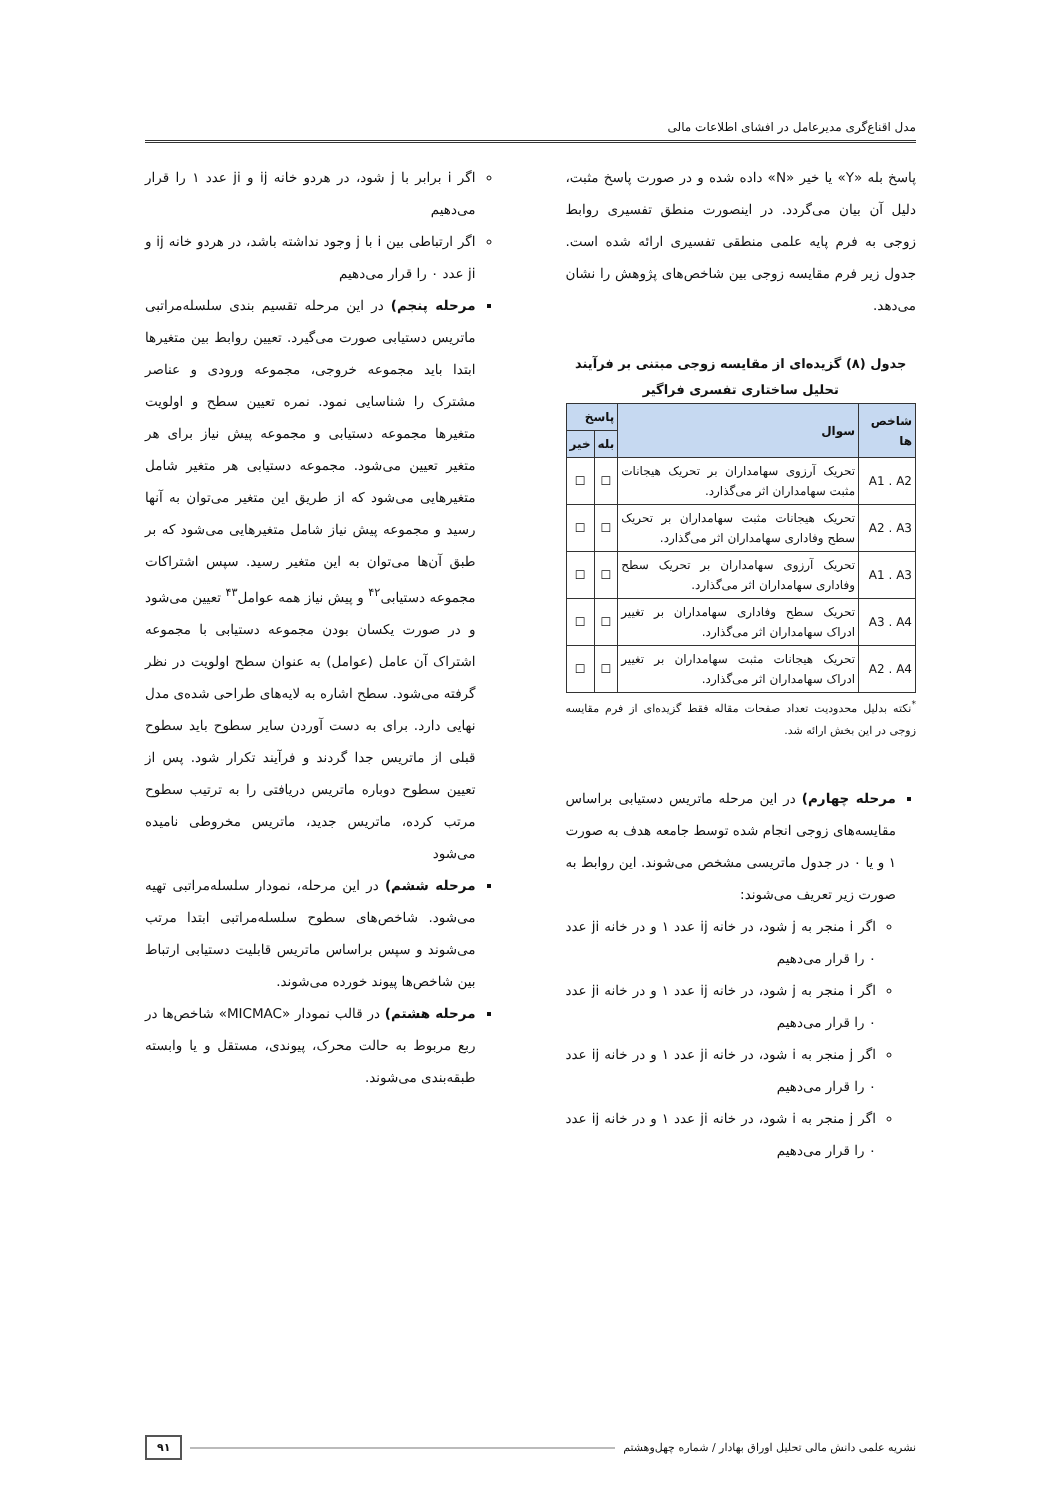مدل اقناع‌گری مدیرعامل در افشای اطلاعات مالی
پاسخ بله «Y» یا خیر «N» داده شده و در صورت پاسخ مثبت، دلیل آن بیان می‌گردد. در اینصورت منطق تفسیری روابط زوجی به فرم پایه علمی منطقی تفسیری ارائه شده است. جدول زیر فرم مقایسه زوجی بین شاخص‌های پژوهش را نشان می‌دهد.
جدول (۸) گزیده‌ای از مقایسه زوجی مبتنی بر فرآیند تحلیل ساختاری تفسری فراگیر
| شاخص ها | سوال | پاسخ | |
| --- | --- | --- | --- |
| | | بله | خیر |
| A1 . A2 | تحریک آرزوی سهامداران بر تحریک هیجانات مثبت سهامداران اثر می‌گذارد. | ☐ | ☐ |
| A2 . A3 | تحریک هیجانات مثبت سهامداران بر تحریک سطح وفاداری سهامداران اثر می‌گذارد. | ☐ | ☐ |
| A1 . A3 | تحریک آرزوی سهامداران بر تحریک سطح وفاداری سهامداران اثر می‌گذارد. | ☐ | ☐ |
| A3 . A4 | تحریک سطح وفاداری سهامداران بر تغییر ادراک سهامداران اثر می‌گذارد. | ☐ | ☐ |
| A2 . A4 | تحریک هیجانات مثبت سهامداران بر تغییر ادراک سهامداران اثر می‌گذارد. | ☐ | ☐ |
<sup>*</sup> نکته بدلیل محدودیت تعداد صفحات مقاله فقط گزیده‌ای از فرم مقایسه زوجی در این بخش ارائه شد.
مرحله چهارم) در این مرحله ماتریس دستیابی براساس مقایسه‌های زوجی انجام شده توسط جامعه هدف به صورت ۱ و یا ۰ در جدول ماتریسی مشخص می‌شوند. این روابط به صورت زیر تعریف می‌شوند:
اگر i منجر به j شود، در خانه ij عدد ۱ و در خانه ji عدد ۰ را قرار می‌دهیم
اگر i منجر به j شود، در خانه ij عدد ۱ و در خانه ji عدد ۰ را قرار می‌دهیم
اگر j منجر به i شود، در خانه ji عدد ۱ و در خانه ij عدد ۰ را قرار می‌دهیم
اگر j منجر به i شود، در خانه ji عدد ۱ و در خانه ij عدد ۰ را قرار می‌دهیم
اگر i برابر با j شود، در هردو خانه ij و ji عدد ۱ را قرار می‌دهیم
اگر ارتباطی بین i با j وجود نداشته باشد، در هردو خانه ij و ji عدد ۰ را قرار می‌دهیم
مرحله پنجم) در این مرحله تقسیم بندی سلسله‌مراتبی ماتریس دستیابی صورت می‌گیرد. تعیین روابط بین متغیرها ابتدا باید مجموعه خروجی، مجموعه ورودی و عناصر مشترک را شناسایی نمود. نمره تعیین سطح و اولویت متغیرها مجموعه دستیابی و مجموعه پیش نیاز برای هر متغیر تعیین می‌شود. مجموعه دستیابی هر متغیر شامل متغیرهایی می‌شود که از طریق این متغیر می‌توان به آنها رسید و مجموعه پیش نیاز شامل متغیرهایی می‌شود که بر طبق آن‌ها می‌توان به این متغیر رسید. سپس اشتراکات مجموعه دستیابی<sup>۴۲</sup> و پیش نیاز همه عوامل<sup>۴۳</sup> تعیین می‌شود و در صورت یکسان بودن مجموعه دستیابی با مجموعه اشتراک آن عامل (عوامل) به عنوان سطح اولویت در نظر گرفته می‌شود. سطح اشاره به لایه‌های طراحی شده‌ی مدل نهایی دارد. برای به دست آوردن سایر سطوح باید سطوح قبلی از ماتریس جدا گردند و فرآیند تکرار شود. پس از تعیین سطوح دوباره ماتریس دریافتی را به ترتیب سطوح مرتب کرده، ماتریس جدید، ماتریس مخروطی نامیده می‌شود
مرحله ششم) در این مرحله، نمودار سلسله‌مراتبی تهیه می‌شود. شاخص‌های سطوح سلسله‌مراتبی ابتدا مرتب می‌شوند و سپس براساس ماتریس قابلیت دستیابی ارتباط بین شاخص‌ها پیوند خورده می‌شوند.
مرحله هشتم) در قالب نمودار «MICMAC» شاخص‌ها در ربع مربوط به حالت محرک، پیوندی، مستقل و یا وابسته طبقه‌بندی می‌شوند.
نشریه علمی دانش مالی تحلیل اوراق بهادار / شماره چهل‌وهشتم ۹۱